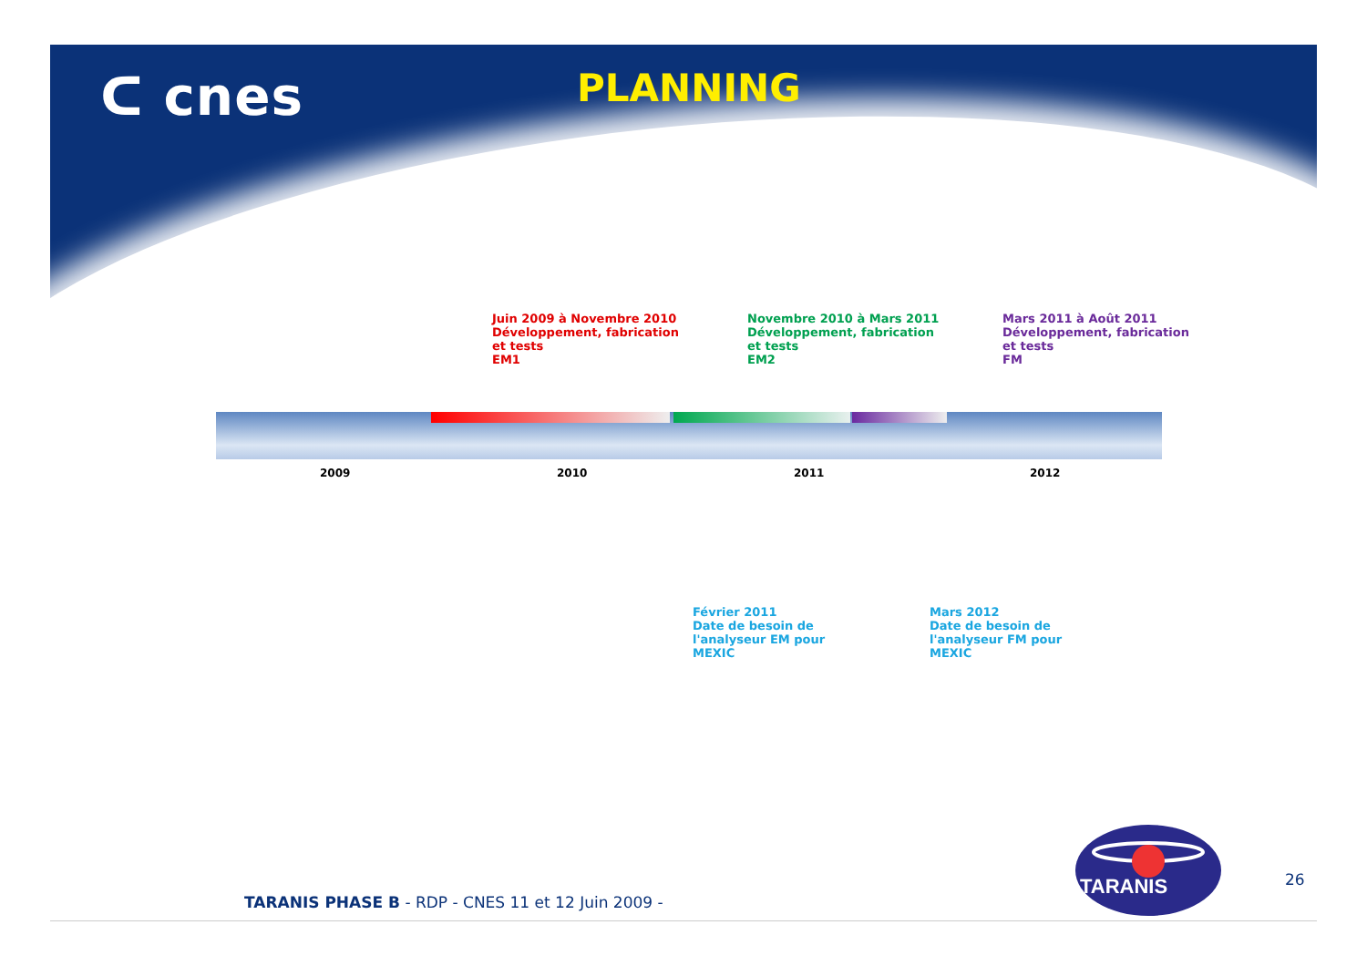ᑕ cnes
PLANNING
Juin 2009 à Novembre 2010
Développement, fabrication et tests
EM1
Novembre 2010 à Mars 2011
Développement, fabrication et tests
EM2
Mars 2011 à Août 2011
Développement, fabrication et tests
FM
2009 2010 2011 2012
Février 2011
Date de besoin de
l'analyseur EM pour MEXIC
Mars 2012
Date de besoin de
l'analyseur FM pour MEXIC
TARANIS
26
TARANIS PHASE B - RDP - CNES 11 et 12 Juin 2009 -